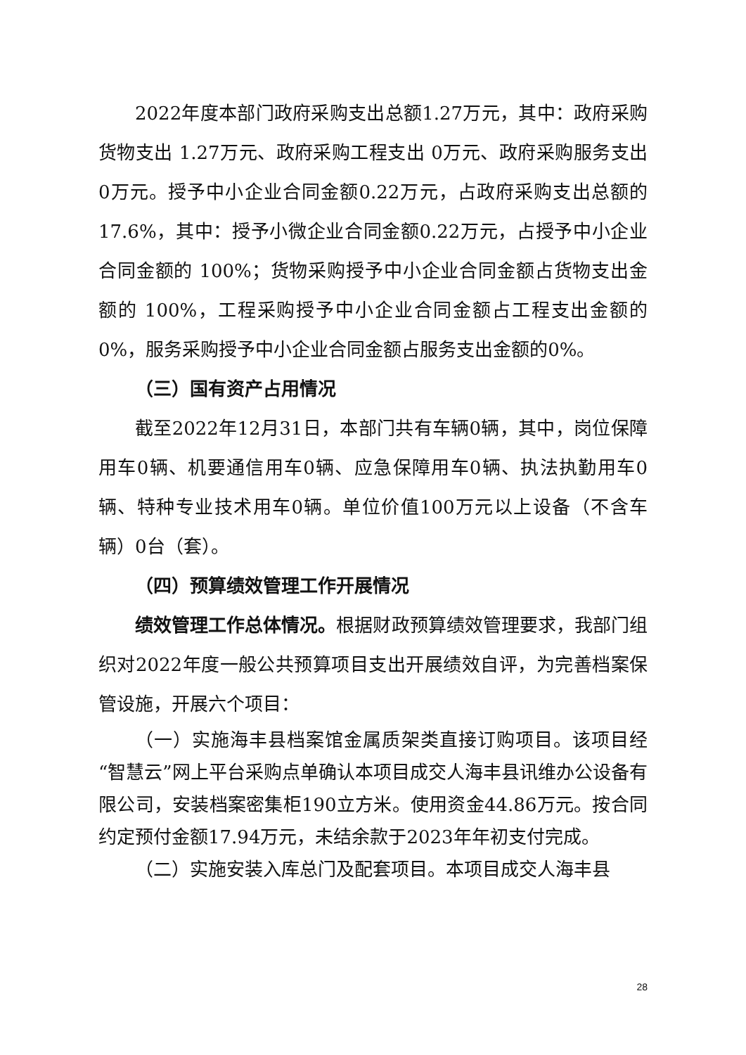2022年度本部门政府采购支出总额1.27万元，其中：政府采购货物支出 1.27万元、政府采购工程支出 0万元、政府采购服务支出0万元。授予中小企业合同金额0.22万元，占政府采购支出总额的17.6%，其中：授予小微企业合同金额0.22万元，占授予中小企业合同金额的 100%；货物采购授予中小企业合同金额占货物支出金额的 100%，工程采购授予中小企业合同金额占工程支出金额的 0%，服务采购授予中小企业合同金额占服务支出金额的0%。
（三）国有资产占用情况
截至2022年12月31日，本部门共有车辆0辆，其中，岗位保障用车0辆、机要通信用车0辆、应急保障用车0辆、执法执勤用车0辆、特种专业技术用车0辆。单位价值100万元以上设备（不含车辆）0台（套）。
（四）预算绩效管理工作开展情况
绩效管理工作总体情况。根据财政预算绩效管理要求，我部门组织对2022年度一般公共预算项目支出开展绩效自评，为完善档案保管设施，开展六个项目：
（一）实施海丰县档案馆金属质架类直接订购项目。该项目经“智慧云”网上平台采购点单确认本项目成交人海丰县讯维办公设备有限公司，安装档案密集柜190立方米。使用资金44.86万元。按合同约定预付金额17.94万元，未结余款于2023年年初支付完成。
（二）实施安装入库总门及配套项目。本项目成交人海丰县
28